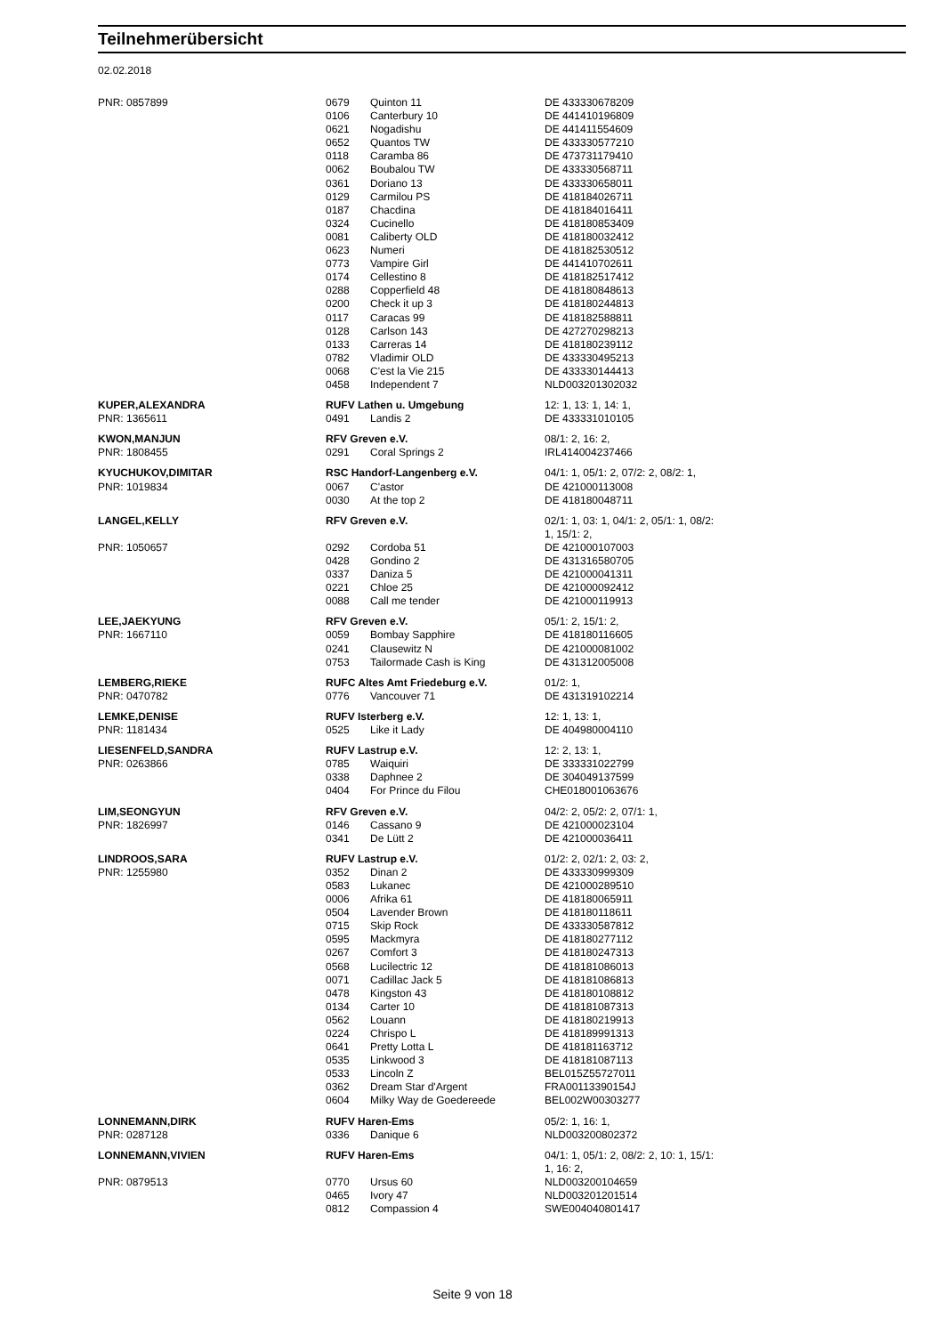Teilnehmerübersicht
02.02.2018
| PNR: 0857899 | 0679 | Quinton 11 | DE 433330678209 |
| | 0106 | Canterbury 10 | DE 441410196809 |
| | 0621 | Nogadishu | DE 441411554609 |
| | 0652 | Quantos TW | DE 433330577210 |
| | 0118 | Caramba 86 | DE 473731179410 |
| | 0062 | Boubalou TW | DE 433330568711 |
| | 0361 | Doriano 13 | DE 433330658011 |
| | 0129 | Carmilou PS | DE 418184026711 |
| | 0187 | Chacdina | DE 418184016411 |
| | 0324 | Cucinello | DE 418180853409 |
| | 0081 | Caliberty OLD | DE 418180032412 |
| | 0623 | Numeri | DE 418182530512 |
| | 0773 | Vampire Girl | DE 441410702611 |
| | 0174 | Cellestino 8 | DE 418182517412 |
| | 0288 | Copperfield 48 | DE 418180848613 |
| | 0200 | Check it up 3 | DE 418180244813 |
| | 0117 | Caracas 99 | DE 418182588811 |
| | 0128 | Carlson 143 | DE 427270298213 |
| | 0133 | Carreras 14 | DE 418180239112 |
| | 0782 | Vladimir OLD | DE 433330495213 |
| | 0068 | C'est la Vie 215 | DE 433330144413 |
| | 0458 | Independent 7 | NLD003201302032 |
| KUPER,ALEXANDRA | RUFV Lathen u. Umgebung | | 12: 1, 13: 1, 14: 1, |
| PNR: 1365611 | 0491 | Landis 2 | DE 433331010105 |
| KWON,MANJUN | RFV Greven e.V. | | 08/1: 2, 16: 2, |
| PNR: 1808455 | 0291 | Coral Springs 2 | IRL414004237466 |
| KYUCHUKOV,DIMITAR | RSC Handorf-Langenberg e.V. | | 04/1: 1, 05/1: 2, 07/2: 2, 08/2: 1, |
| PNR: 1019834 | 0067 | C'astor | DE 421000113008 |
| | 0030 | At the top 2 | DE 418180048711 |
| LANGEL,KELLY | RFV Greven e.V. | | 02/1: 1, 03: 1, 04/1: 2, 05/1: 1, 08/2: 1, 15/1: 2, |
| PNR: 1050657 | 0292 | Cordoba 51 | DE 421000107003 |
| | 0428 | Gondino 2 | DE 431316580705 |
| | 0337 | Daniza 5 | DE 421000041311 |
| | 0221 | Chloe 25 | DE 421000092412 |
| | 0088 | Call me tender | DE 421000119913 |
| LEE,JAEKYUNG | RFV Greven e.V. | | 05/1: 2, 15/1: 2, |
| PNR: 1667110 | 0059 | Bombay Sapphire | DE 418180116605 |
| | 0241 | Clausewitz N | DE 421000081002 |
| | 0753 | Tailormade Cash is King | DE 431312005008 |
| LEMBERG,RIEKE | RUFC Altes Amt Friedeburg e.V. | | 01/2: 1, |
| PNR: 0470782 | 0776 | Vancouver 71 | DE 431319102214 |
| LEMKE,DENISE | RUFV Isterberg e.V. | | 12: 1, 13: 1, |
| PNR: 1181434 | 0525 | Like it Lady | DE 404980004110 |
| LIESENFELD,SANDRA | RUFV Lastrup e.V. | | 12: 2, 13: 1, |
| PNR: 0263866 | 0785 | Waiquiri | DE 333331022799 |
| | 0338 | Daphnee 2 | DE 304049137599 |
| | 0404 | For Prince du Filou | CHE018001063676 |
| LIM,SEONGYUN | RFV Greven e.V. | | 04/2: 2, 05/2: 2, 07/1: 1, |
| PNR: 1826997 | 0146 | Cassano 9 | DE 421000023104 |
| | 0341 | De Lütt 2 | DE 421000036411 |
| LINDROOS,SARA | RUFV Lastrup e.V. | | 01/2: 2, 02/1: 2, 03: 2, |
| PNR: 1255980 | 0352 | Dinan 2 | DE 433330999309 |
| | 0583 | Lukanec | DE 421000289510 |
| | 0006 | Afrika 61 | DE 418180065911 |
| | 0504 | Lavender Brown | DE 418180118611 |
| | 0715 | Skip Rock | DE 433330587812 |
| | 0595 | Mackmyra | DE 418180277112 |
| | 0267 | Comfort 3 | DE 418180247313 |
| | 0568 | Lucilectric 12 | DE 418181086013 |
| | 0071 | Cadillac Jack 5 | DE 418181086813 |
| | 0478 | Kingston 43 | DE 418180108812 |
| | 0134 | Carter 10 | DE 418181087313 |
| | 0562 | Louann | DE 418180219913 |
| | 0224 | Chrispo L | DE 418189991313 |
| | 0641 | Pretty Lotta L | DE 418181163712 |
| | 0535 | Linkwood 3 | DE 418181087113 |
| | 0533 | Lincoln Z | BEL015Z55727011 |
| | 0362 | Dream Star d'Argent | FRA00113390154J |
| | 0604 | Milky Way de Goedereede | BEL002W00303277 |
| LONNEMANN,DIRK | RUFV Haren-Ems | | 05/2: 1, 16: 1, |
| PNR: 0287128 | 0336 | Danique 6 | NLD003200802372 |
| LONNEMANN,VIVIEN | RUFV Haren-Ems | | 04/1: 1, 05/1: 2, 08/2: 2, 10: 1, 15/1: 1, 16: 2, |
| PNR: 0879513 | 0770 | Ursus 60 | NLD003200104659 |
| | 0465 | Ivory 47 | NLD003201201514 |
| | 0812 | Compassion 4 | SWE004040801417 |
Seite 9 von 18